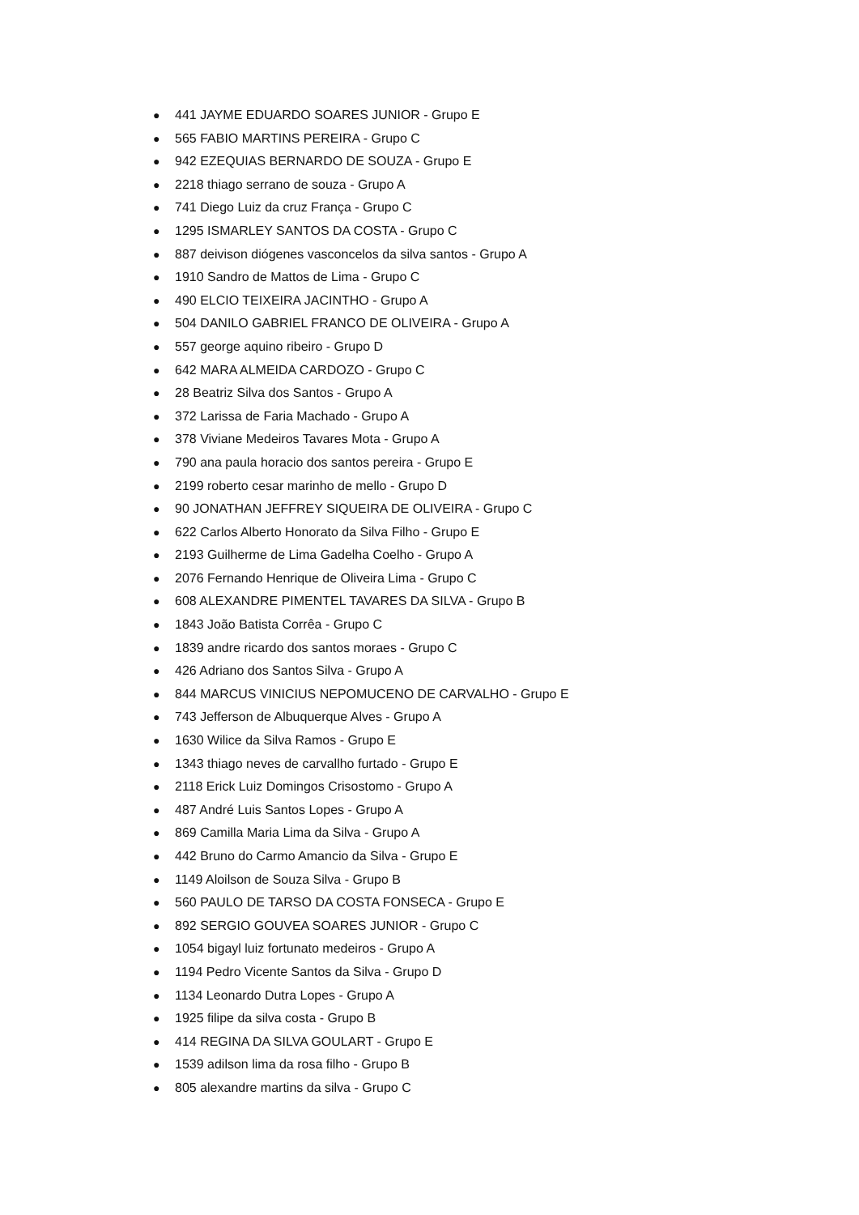● 441 JAYME EDUARDO SOARES JUNIOR - Grupo E
● 565 FABIO MARTINS PEREIRA - Grupo C
● 942 EZEQUIAS BERNARDO DE SOUZA - Grupo E
● 2218 thiago serrano de souza - Grupo A
● 741 Diego Luiz da cruz França - Grupo C
● 1295 ISMARLEY SANTOS DA COSTA - Grupo C
● 887 deivison diógenes vasconcelos da silva santos - Grupo A
● 1910 Sandro de Mattos de Lima - Grupo C
● 490 ELCIO TEIXEIRA JACINTHO - Grupo A
● 504 DANILO GABRIEL FRANCO DE OLIVEIRA - Grupo A
● 557 george aquino ribeiro - Grupo D
● 642 MARA ALMEIDA CARDOZO - Grupo C
● 28 Beatriz Silva dos Santos - Grupo A
● 372 Larissa de Faria Machado - Grupo A
● 378 Viviane Medeiros Tavares Mota - Grupo A
● 790 ana paula horacio dos santos pereira - Grupo E
● 2199 roberto cesar marinho de mello - Grupo D
● 90 JONATHAN JEFFREY SIQUEIRA DE OLIVEIRA - Grupo C
● 622 Carlos Alberto Honorato da Silva Filho - Grupo E
● 2193 Guilherme de Lima Gadelha Coelho - Grupo A
● 2076 Fernando Henrique de Oliveira Lima - Grupo C
● 608 ALEXANDRE PIMENTEL TAVARES DA SILVA - Grupo B
● 1843 João Batista Corrêa - Grupo C
● 1839 andre ricardo dos santos moraes - Grupo C
● 426 Adriano dos Santos Silva - Grupo A
● 844 MARCUS VINICIUS NEPOMUCENO DE CARVALHO - Grupo E
● 743 Jefferson de Albuquerque Alves - Grupo A
● 1630 Wilice da Silva Ramos - Grupo E
● 1343 thiago neves de carvallho furtado - Grupo E
● 2118 Erick Luiz Domingos Crisostomo - Grupo A
● 487 André Luis Santos Lopes - Grupo A
● 869 Camilla Maria Lima da Silva - Grupo A
● 442 Bruno do Carmo Amancio da Silva - Grupo E
● 1149 Aloilson de Souza Silva - Grupo B
● 560 PAULO DE TARSO DA COSTA FONSECA - Grupo E
● 892 SERGIO GOUVEA SOARES JUNIOR - Grupo C
● 1054 bigayl luiz fortunato medeiros - Grupo A
● 1194 Pedro Vicente Santos da Silva - Grupo D
● 1134 Leonardo Dutra Lopes - Grupo A
● 1925 filipe da silva costa - Grupo B
● 414 REGINA DA SILVA GOULART - Grupo E
● 1539 adilson lima da rosa filho - Grupo B
● 805 alexandre martins da silva - Grupo C